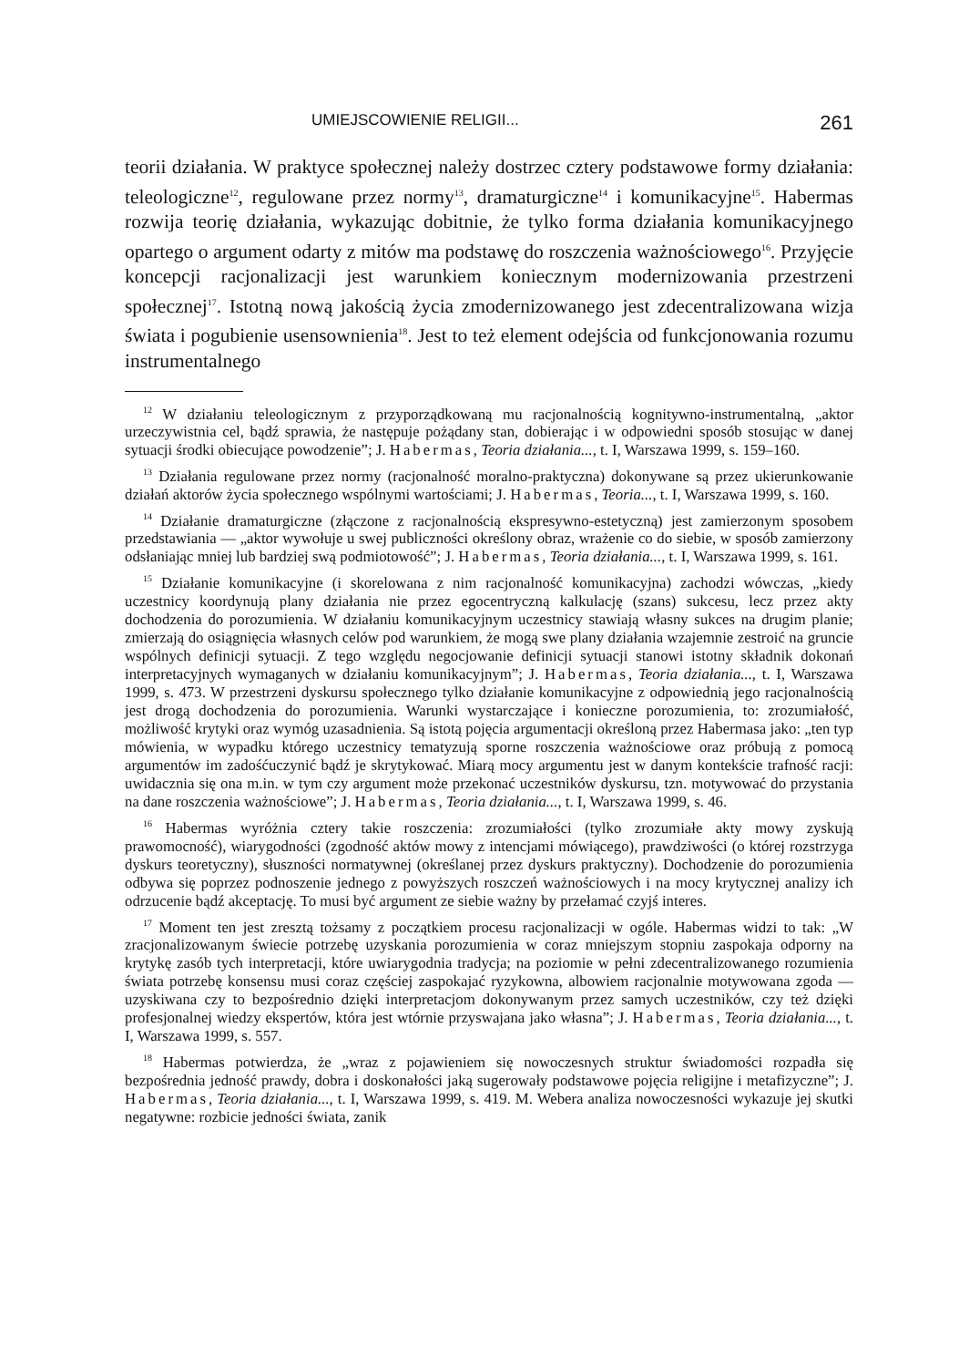UMIEJSCOWIENIE RELIGII... 261
teorii działania. W praktyce społecznej należy dostrzec cztery podstawowe formy działania: teleologiczne<sup>12</sup>, regulowane przez normy<sup>13</sup>, dramaturgiczne<sup>14</sup> i komunikacyjne<sup>15</sup>. Habermas rozwija teorię działania, wykazując dobitnie, że tylko forma działania komunikacyjnego opartego o argument odarty z mitów ma podstawę do roszczenia ważnościowego<sup>16</sup>. Przyjęcie koncepcji racjonalizacji jest warunkiem koniecznym modernizowania przestrzeni społecznej<sup>17</sup>. Istotną nową jakością życia zmodernizowanego jest zdecentralizowana wizja świata i pogubienie usensownienia<sup>18</sup>. Jest to też element odejścia od funkcjonowania rozumu instrumentalnego
<sup>12</sup> W działaniu teleologicznym z przyporządkowaną mu racjonalnością kognitywno-instrumentalną, „aktor urzeczywistnia cel, bądź sprawia, że następuje pożądany stan, dobierając i w odpowiedni sposób stosując w danej sytuacji środki obiecujące powodzenie”; J. Habermas, Teoria działania..., t. I, Warszawa 1999, s. 159–160.
<sup>13</sup> Działania regulowane przez normy (racjonalność moralno-praktyczna) dokonywane są przez ukierunkowanie działań aktorów życia społecznego wspólnymi wartościami; J. Habermas, Teoria..., t. I, Warszawa 1999, s. 160.
<sup>14</sup> Działanie dramaturgiczne (złączone z racjonalnością ekspresywno-estetyczną) jest zamierzonym sposobem przedstawiania — „aktor wywołuje u swej publiczności określony obraz, wrażenie co do siebie, w sposób zamierzony odsłaniając mniej lub bardziej swą podmiotowość”; J. Habermas, Teoria działania..., t. I, Warszawa 1999, s. 161.
<sup>15</sup> Działanie komunikacyjne (i skorelowana z nim racjonalność komunikacyjna) zachodzi wówczas, „kiedy uczestnicy koordynują plany działania nie przez egocentryczną kalkulację (szans) sukcesu, lecz przez akty dochodzenia do porozumienia. W działaniu komunikacyjnym uczestnicy stawiają własny sukces na drugim planie; zmierzają do osiągnięcia własnych celów pod warunkiem, że mogą swe plany działania wzajemnie zestroić na gruncie wspólnych definicji sytuacji. Z tego względu negocjowanie definicji sytuacji stanowi istotny składnik dokonań interpretacyjnych wymaganych w działaniu komunikacyjnym”; J. Habermas, Teoria działania..., t. I, Warszawa 1999, s. 473. W przestrzeni dyskursu społecznego tylko działanie komunikacyjne z odpowiednią jego racjonalnością jest drogą dochodzenia do porozumienia. Warunki wystarczające i konieczne porozumienia, to: zrozumiałość, możliwość krytyki oraz wymóg uzasadnienia. Są istotą pojęcia argumentacji określoną przez Habermasa jako: „ten typ mówienia, w wypadku którego uczestnicy tematyzują sporne roszczenia ważnościowe oraz próbują z pomocą argumentów im zadośćuczynić bądź je skrytykować. Miarą mocy argumentu jest w danym kontekście trafność racji: uwidacznia się ona m.in. w tym czy argument może przekonać uczestników dyskursu, tzn. motywować do przystania na dane roszczenia ważnościowe”; J. Habermas, Teoria działania..., t. I, Warszawa 1999, s. 46.
<sup>16</sup> Habermas wyróżnia cztery takie roszczenia: zrozumiałości (tylko zrozumiałe akty mowy zyskują prawomocność), wiarygodności (zgodność aktów mowy z intencjami mówiącego), prawdziwości (o której rozstrzyga dyskurs teoretyczny), słuszności normatywnej (określanej przez dyskurs praktyczny). Dochodzenie do porozumienia odbywa się poprzez podnoszenie jednego z powyższych roszczeń ważnościowych i na mocy krytycznej analizy ich odrzucenie bądź akceptację. To musi być argument ze siebie ważny by przełamać czyjś interes.
<sup>17</sup> Moment ten jest zresztą tożsamy z początkiem procesu racjonalizacji w ogóle. Habermas widzi to tak: „W zracjonalizowanym świecie potrzebę uzyskania porozumienia w coraz mniejszym stopniu zaspokaja odporny na krytykę zasób tych interpretacji, które uwiarygodnia tradycja; na poziomie w pełni zdecentralizowanego rozumienia świata potrzebę konsensu musi coraz częściej zaspokajać ryzykowna, albowiem racjonalnie motywowana zgoda — uzyskiwana czy to bezpośrednio dzięki interpretacjom dokonywanym przez samych uczestników, czy też dzięki profesjonalnej wiedzy ekspertów, która jest wtórnie przyswajana jako własna”; J. Habermas, Teoria działania..., t. I, Warszawa 1999, s. 557.
<sup>18</sup> Habermas potwierdza, że „wraz z pojawieniem się nowoczesnych struktur świadomości rozpadła się bezpośrednia jedność prawdy, dobra i doskonałości jaką sugerowały podstawowe pojęcia religijne i metafizyczne”; J. Habermas, Teoria działania..., t. I, Warszawa 1999, s. 419. M. Webera analiza nowoczesności wykazuje jej skutki negatywne: rozbicie jedności świata, zanik